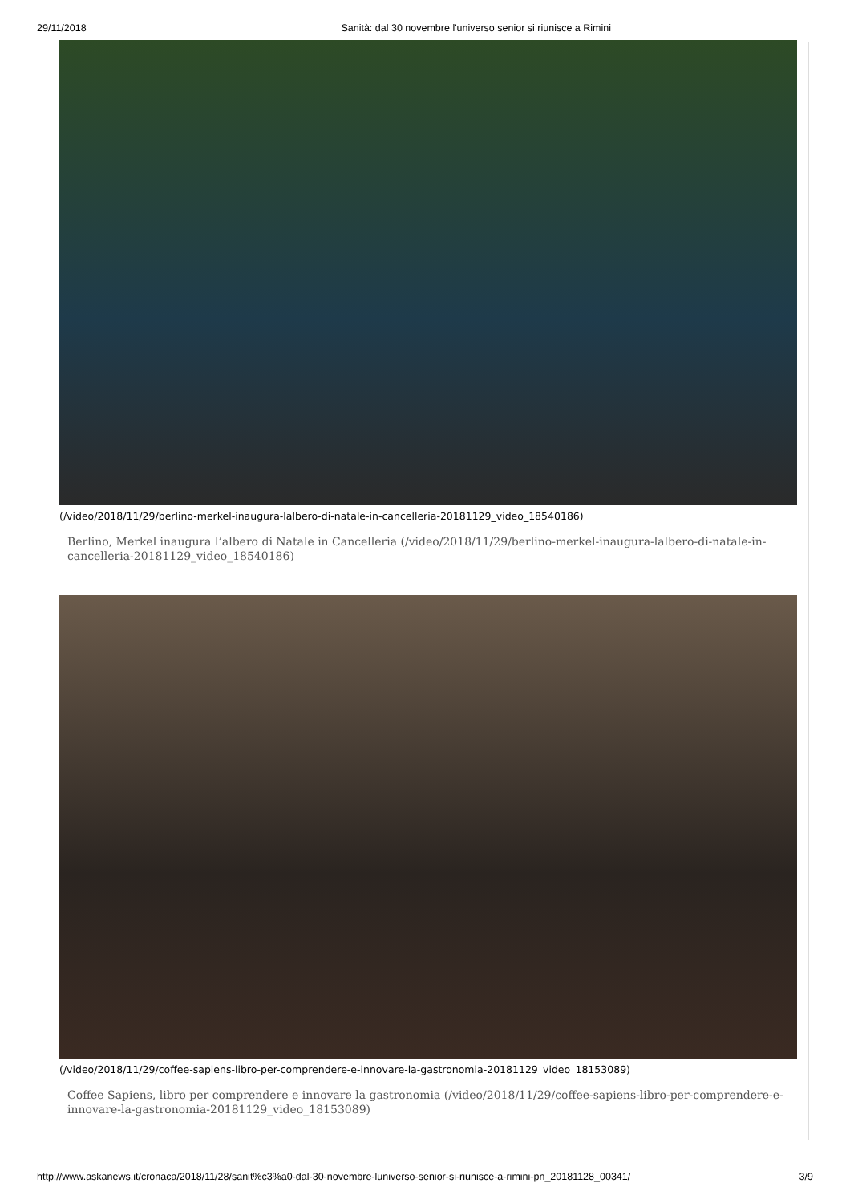29/11/2018 Sanità: dal 30 novembre l'universo senior si riunisce a Rimini
(/video/2018/11/29/berlino-merkel-inaugura-lalbero-di-natale-in-cancelleria-20181129_video_18540186)
Berlino, Merkel inaugura l’albero di Natale in Cancelleria (/video/2018/11/29/berlino-merkel-inaugura-lalbero-di-natale-in-cancelleria-20181129_video_18540186)
(/video/2018/11/29/coffee-sapiens-libro-per-comprendere-e-innovare-la-gastronomia-20181129_video_18153089)
Coffee Sapiens, libro per comprendere e innovare la gastronomia (/video/2018/11/29/coffee-sapiens-libro-per-comprendere-e-innovare-la-gastronomia-20181129_video_18153089)
http://www.askanews.it/cronaca/2018/11/28/sanit%c3%a0-dal-30-novembre-luniverso-senior-si-riunisce-a-rimini-pn_20181128_00341/ 3/9